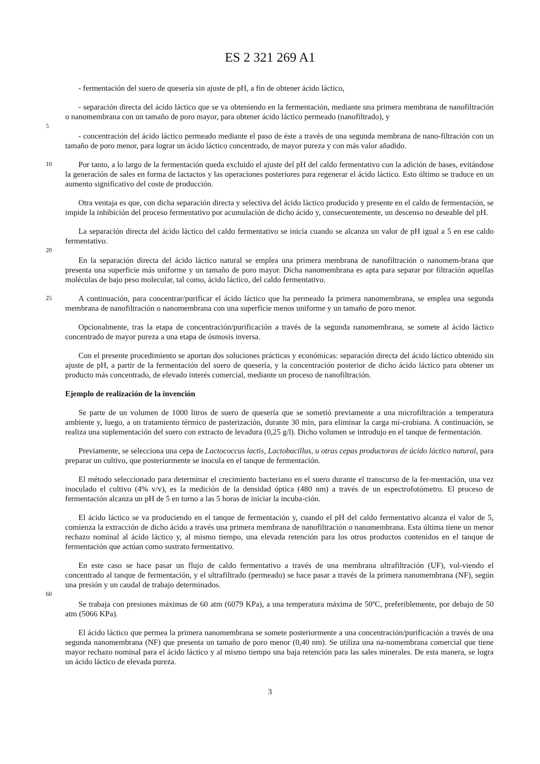ES 2 321 269 A1
- fermentación del suero de quesería sin ajuste de pH, a fin de obtener ácido láctico,
- separación directa del ácido láctico que se va obteniendo en la fermentación, mediante una primera membrana de nanofiltración o nanomembrana con un tamaño de poro mayor, para obtener ácido láctico permeado (nanofiltrado), y
5
- concentración del ácido láctico permeado mediante el paso de éste a través de una segunda membrana de nano-filtración con un tamaño de poro menor, para lograr un ácido láctico concentrado, de mayor pureza y con más valor añadido.
10
Por tanto, a lo largo de la fermentación queda excluido el ajuste del pH del caldo fermentativo con la adición de bases, evitándose la generación de sales en forma de lactactos y las operaciones posteriores para regenerar el ácido láctico. Esto último se traduce en un aumento significativo del coste de producción.
Otra ventaja es que, con dicha separación directa y selectiva del ácido láctico producido y presente en el caldo de fermentación, se impide la inhibición del proceso fermentativo por acumulación de dicho ácido y, consecuentemente, un descenso no deseable del pH.
La separación directa del ácido láctico del caldo fermentativo se inicia cuando se alcanza un valor de pH igual a 5 en ese caldo fermentativo.
20
En la separación directa del ácido láctico natural se emplea una primera membrana de nanofiltración o nanomem-brana que presenta una superficie más uniforme y un tamaño de poro mayor. Dicha nanomembrana es apta para separar por filtración aquellas moléculas de bajo peso molecular, tal como, ácido láctico, del caldo fermentativo.
25
A continuación, para concentrar/purificar el ácido láctico que ha permeado la primera nanomembrana, se emplea una segunda membrana de nanofiltración o nanomembrana con una superficie menos uniforme y un tamaño de poro menor.
Opcionalmente, tras la etapa de concentración/purificación a través de la segunda nanomembrana, se somete al ácido láctico concentrado de mayor pureza a una etapa de ósmosis inversa.
Con el presente procedimiento se aportan dos soluciones prácticas y económicas: separación directa del ácido láctico obtenido sin ajuste de pH, a partir de la fermentación del suero de quesería, y la concentración posterior de dicho ácido láctico para obtener un producto más concentrado, de elevado interés comercial, mediante un proceso de nanofiltración.
Ejemplo de realización de la invención
Se parte de un volumen de 1000 litros de suero de quesería que se sometió previamente a una microfiltración a temperatura ambiente y, luego, a un tratamiento térmico de pasterización, durante 30 min, para eliminar la carga mi-crobiana. A continuación, se realiza una suplementación del suero con extracto de levadura (0,25 g/l). Dicho volumen se introdujo en el tanque de fermentación.
Previamente, se selecciona una cepa de Lactococcus lactis, Lactobacillus, u otras cepas productoras de ácido láctico natural, para preparar un cultivo, que posteriormente se inocula en el tanque de fermentación.
El método seleccionado para determinar el crecimiento bacteriano en el suero durante el transcurso de la fer-mentación, una vez inoculado el cultivo (4% v/v), es la medición de la densidad óptica (480 nm) a través de un espectrofotómetro. El proceso de fermentación alcanza un pH de 5 en torno a las 5 horas de iniciar la incuba-ción.
El ácido láctico se va produciendo en el tanque de fermentación y, cuando el pH del caldo fermentativo alcanza el valor de 5, comienza la extracción de dicho ácido a través una primera membrana de nanofiltración o nanomembrana. Esta última tiene un menor rechazo nominal al ácido láctico y, al mismo tiempo, una elevada retención para los otros productos contenidos en el tanque de fermentación que actúan como sustrato fermentativo.
En este caso se hace pasar un flujo de caldo fermentativo a través de una membrana ultrafiltración (UF), vol-viendo el concentrado al tanque de fermentación, y el ultrafiltrado (permeado) se hace pasar a través de la primera nanomembrana (NF), según una presión y un caudal de trabajo determinados.
60
Se trabaja con presiones máximas de 60 atm (6079 KPa), a una temperatura máxima de 50ºC, preferiblemente, por debajo de 50 atm (5066 KPa).
El ácido láctico que permea la primera nanomembrana se somete posteriormente a una concentración/purificación a través de una segunda nanomembrana (NF) que presenta un tamaño de poro menor (0,40 nm). Se utiliza una na-nomembrana comercial que tiene mayor rechazo nominal para el ácido láctico y al mismo tiempo una baja retención para las sales minerales. De esta manera, se logra un ácido láctico de elevada pureza.
3